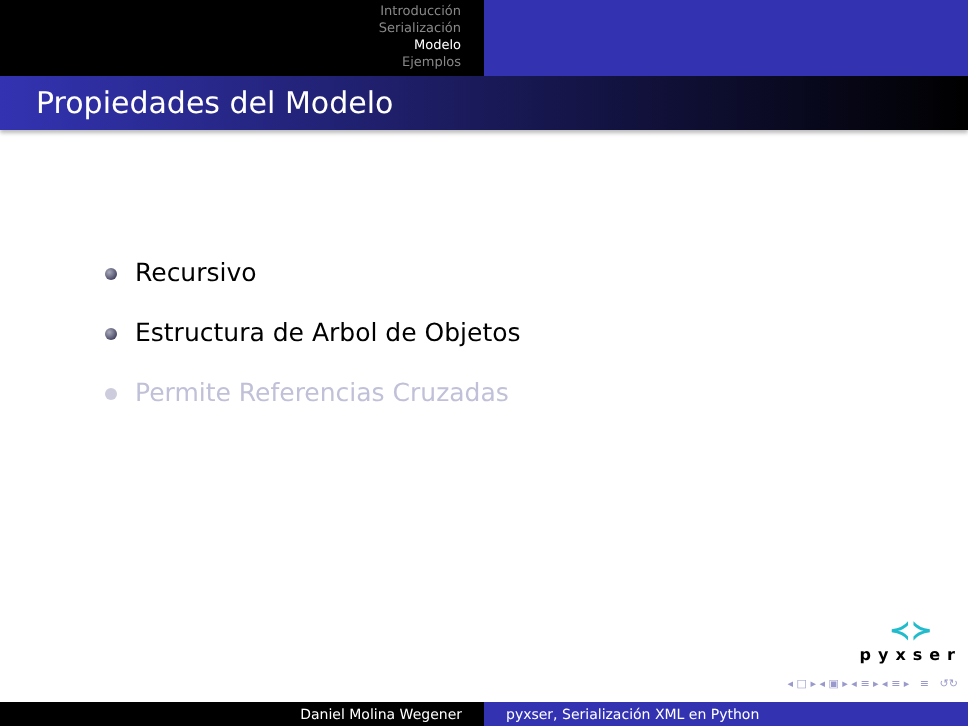Introducción
Serialización
Modelo
Ejemplos
Propiedades del Modelo
Recursivo
Estructura de Arbol de Objetos
Permite Referencias Cruzadas
≺≻
pyxser
◂ □ ▸ ◂ ▣ ▸ ◂ ≡ ▸ ◂ ≡ ▸ ≡ ↺↻
Daniel Molina Wegener pyxser, Serialización XML en Python